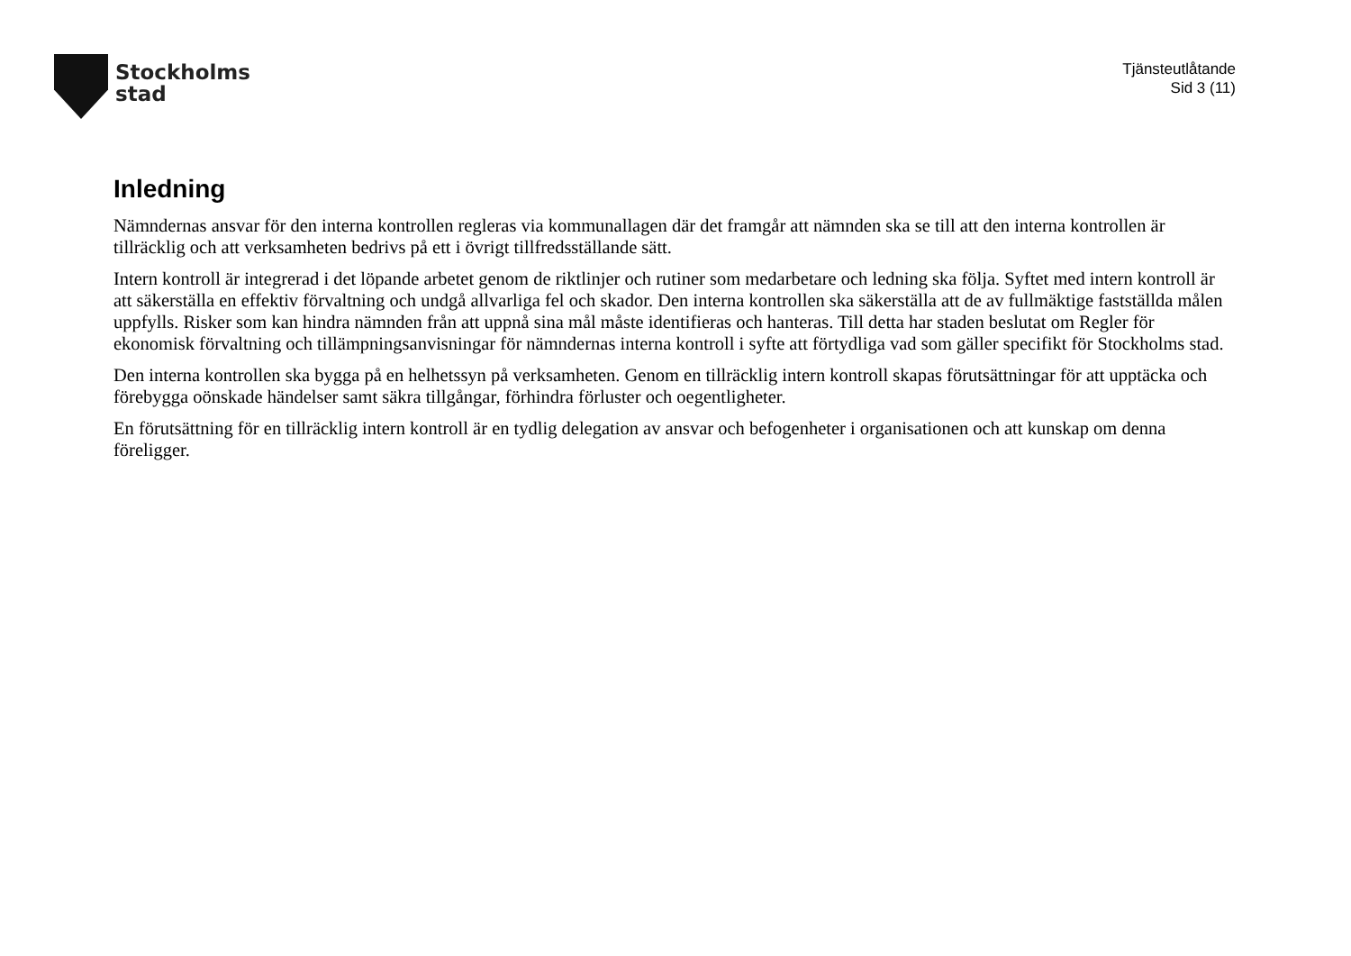Stockholms
stad
Tjänsteutlåtande
Sid 3 (11)
Inledning
Nämndernas ansvar för den interna kontrollen regleras via kommunallagen där det framgår att nämnden ska se till att den interna kontrollen är tillräcklig och att verksamheten bedrivs på ett i övrigt tillfredsställande sätt.
Intern kontroll är integrerad i det löpande arbetet genom de riktlinjer och rutiner som medarbetare och ledning ska följa. Syftet med intern kontroll är att säkerställa en effektiv förvaltning och undgå allvarliga fel och skador. Den interna kontrollen ska säkerställa att de av fullmäktige fastställda målen uppfylls. Risker som kan hindra nämnden från att uppnå sina mål måste identifieras och hanteras. Till detta har staden beslutat om Regler för ekonomisk förvaltning och tillämpningsanvisningar för nämndernas interna kontroll i syfte att förtydliga vad som gäller specifikt för Stockholms stad.
Den interna kontrollen ska bygga på en helhetssyn på verksamheten. Genom en tillräcklig intern kontroll skapas förutsättningar för att upptäcka och förebygga oönskade händelser samt säkra tillgångar, förhindra förluster och oegentligheter.
En förutsättning för en tillräcklig intern kontroll är en tydlig delegation av ansvar och befogenheter i organisationen och att kunskap om denna föreligger.